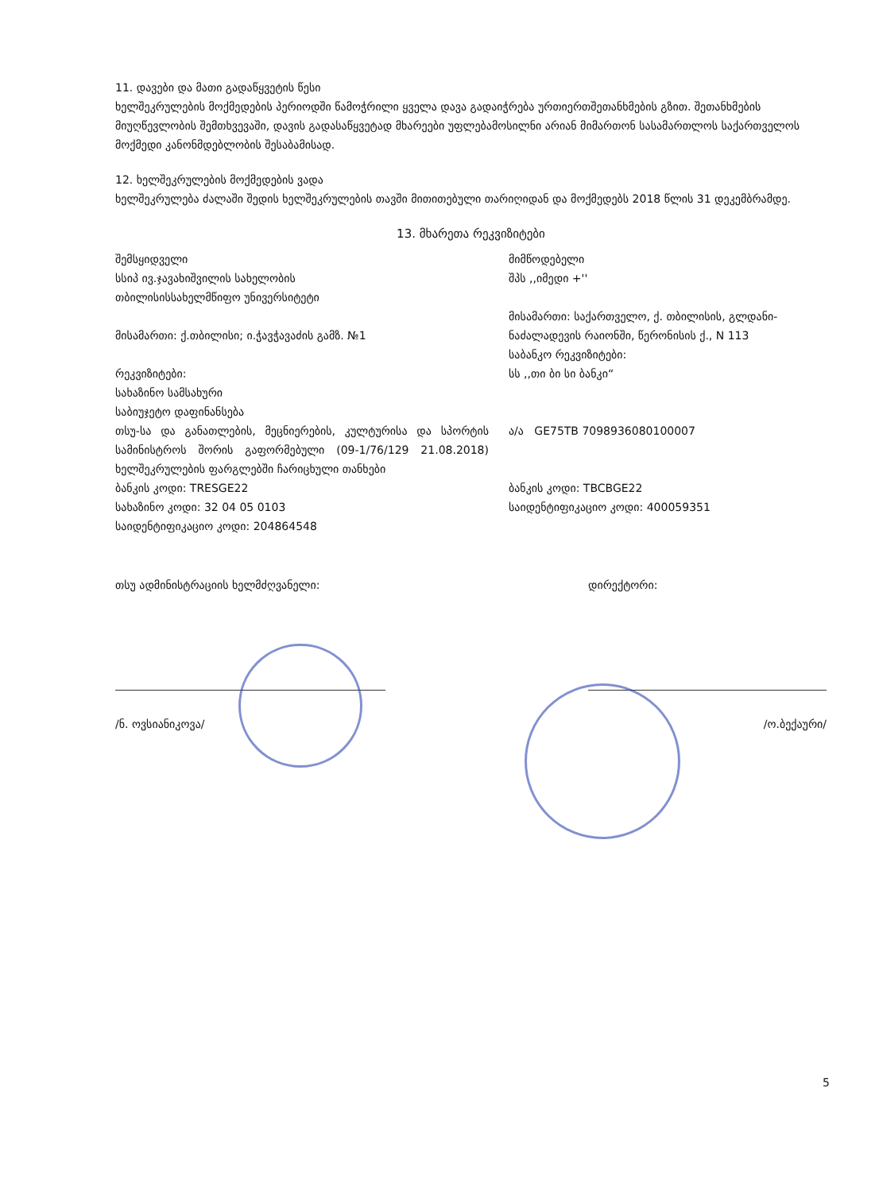11. დავები და მათი გადაწყვეტის წესი
ხელშეკრულების მოქმედების პერიოდში წამოჭრილი ყველა დავა გადაიჭრება ურთიერთშეთანხმების გზით. შეთანხმების მიუღწევლობის შემთხვევაში, დავის გადასაწყვეტად მხარეები უფლებამოსილნი არიან მიმართონ სასამართლოს საქართველოს მოქმედი კანონმდებლობის შესაბამისად.
12. ხელშეკრულების მოქმედების ვადა
ხელშეკრულება ძალაში შედის ხელშეკრულების თავში მითითებული თარიღიდან და მოქმედებს 2018 წლის 31 დეკემბრამდე.
13. მხარეთა რეკვიზიტები
შემსყიდველი
სსიპ ივ.ჯავახიშვილის სახელობის
თბილისისსახელმწიფო უნივერსიტეტი
მისამართი: ქ.თბილისი; ი.ჭავჭავაძის გამზ. №1
რეკვიზიტები:
სახაზინო სამსახური
საბიუჯეტო დაფინანსება
თსუ-სა და განათლების, მეცნიერების, კულტურისა და სპორტის სამინისტროს შორის გაფორმებული (09-1/76/129 21.08.2018) ხელშეკრულების ფარგლებში ჩარიცხული თანხები
ბანკის კოდი: TRESGE22
სახაზინო კოდი: 32 04 05 0103
საიდენტიფიკაციო კოდი: 204864548
მიმწოდებელი
შპს ,,იმედი +''
მისამართი: საქართველო, ქ. თბილისის, გლდანი-ნაძალადევის რაიონში, წერონისის ქ., N 113
საბანკო რეკვიზიტები:
სს ,,თი ბი სი ბანკი“
ა/ა GE75TB 7098936080100007
ბანკის კოდი: TBCBGE22
საიდენტიფიკაციო კოდი: 400059351
თსუ ადმინისტრაციის ხელმძღვანელი:
/ნ. ოვსიანიკოვა/
დირექტორი:
/ო.ბექაური/
5